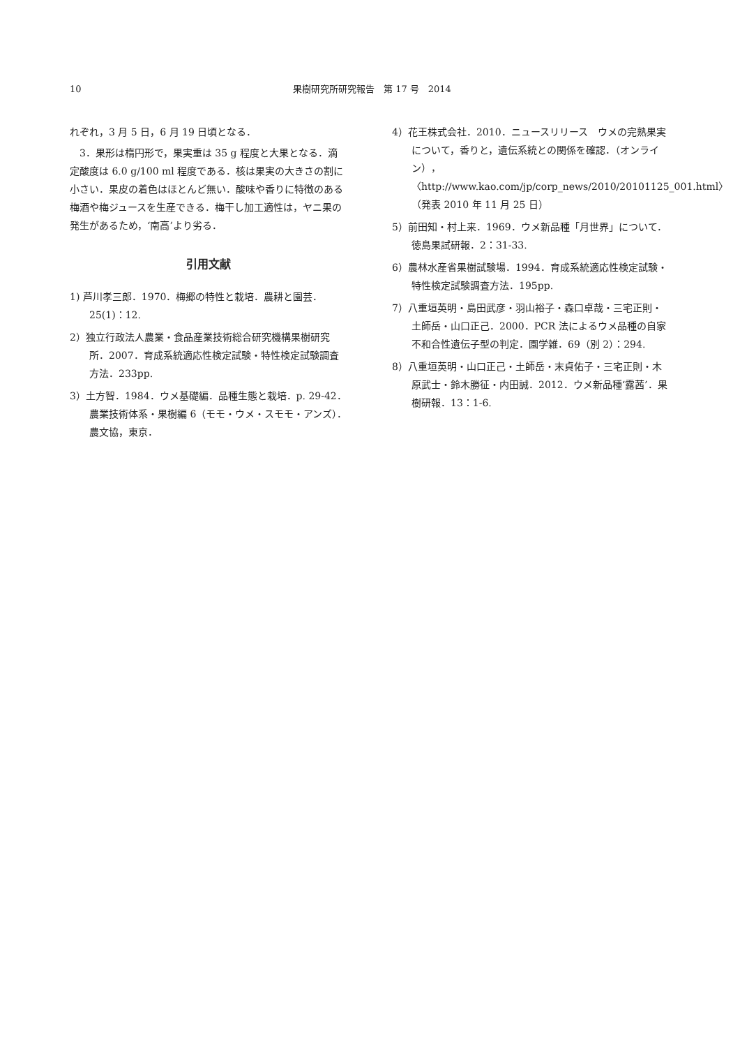10 果樹研究所研究報告　第 17 号　2014
れぞれ，3 月 5 日，6 月 19 日頃となる．
3．果形は楕円形で，果実重は 35 g 程度と大果となる．滴定酸度は 6.0 g/100 ml 程度である．核は果実の大きさの割に小さい．果皮の着色はほとんど無い．酸味や香りに特徴のある梅酒や梅ジュースを生産できる．梅干し加工適性は，ヤニ果の発生があるため，‘南高’より劣る．
引用文献
1) 芦川孝三郎．1970．梅郷の特性と栽培．農耕と園芸．25(1)：12.
2）独立行政法人農業・食品産業技術総合研究機構果樹研究所．2007．育成系統適応性検定試験・特性検定試験調査方法．233pp.
3）土方智．1984．ウメ基礎編．品種生態と栽培．p. 29-42．農業技術体系・果樹編 6（モモ・ウメ・スモモ・アンズ）．農文協，東京．
4）花王株式会社．2010．ニュースリリース　ウメの完熟果実について，香りと，遺伝系統との関係を確認．（オンライン），〈http://www.kao.com/jp/corp_news/2010/20101125_001.html〉（発表 2010 年 11 月 25 日）
5）前田知・村上来．1969．ウメ新品種「月世界」について．徳島果試研報．2：31-33.
6）農林水産省果樹試験場．1994．育成系統適応性検定試験・特性検定試験調査方法．195pp.
7）八重垣英明・島田武彦・羽山裕子・森口卓哉・三宅正則・土師岳・山口正己．2000．PCR 法によるウメ品種の自家不和合性遺伝子型の判定．園学雑．69（別 2）：294.
8）八重垣英明・山口正己・土師岳・末貞佑子・三宅正則・木原武士・鈴木勝征・内田誠．2012．ウメ新品種‘露茜’．果樹研報．13：1-6.